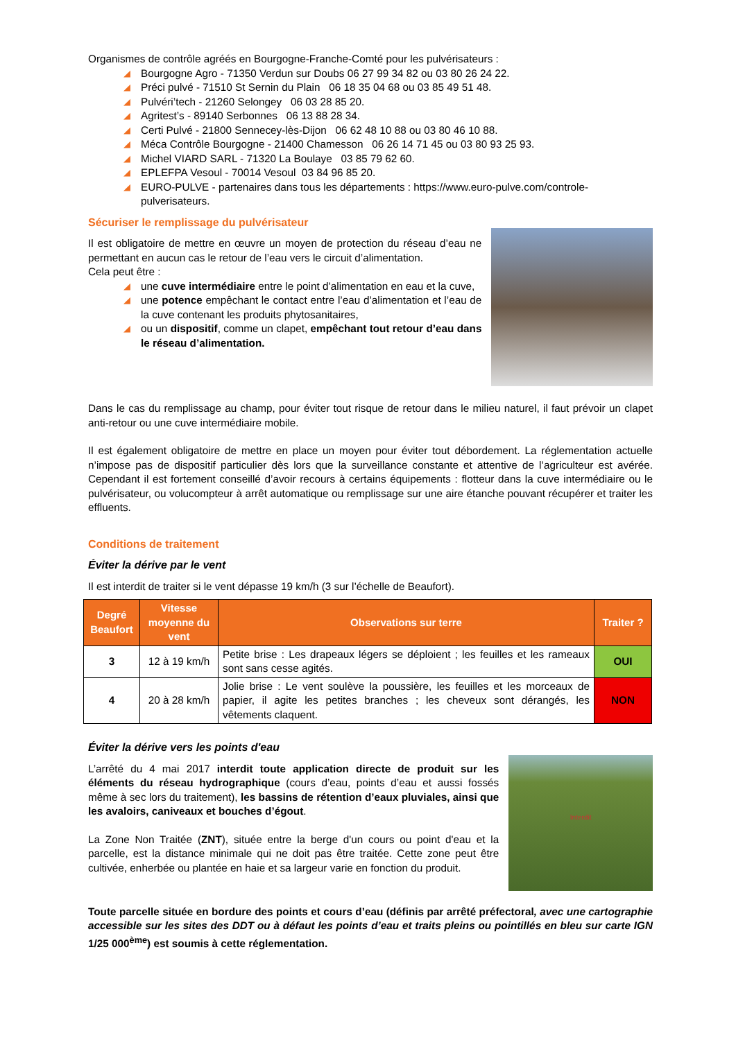Organismes de contrôle agréés en Bourgogne-Franche-Comté pour les pulvérisateurs :
◢ Bourgogne Agro - 71350 Verdun sur Doubs 06 27 99 34 82 ou 03 80 26 24 22.
◢ Préci pulvé - 71510 St Sernin du Plain 06 18 35 04 68 ou 03 85 49 51 48.
◢ Pulvéri’tech - 21260 Selongey 06 03 28 85 20.
◢ Agritest’s - 89140 Serbonnes 06 13 88 28 34.
◢ Certi Pulvé - 21800 Sennecey-lès-Dijon 06 62 48 10 88 ou 03 80 46 10 88.
◢ Méca Contrôle Bourgogne - 21400 Chamesson 06 26 14 71 45 ou 03 80 93 25 93.
◢ Michel VIARD SARL - 71320 La Boulaye 03 85 79 62 60.
◢ EPLEFPA Vesoul - 70014 Vesoul 03 84 96 85 20.
◢ EURO-PULVE - partenaires dans tous les départements : https://www.euro-pulve.com/controle-pulverisateurs.
Sécuriser le remplissage du pulvérisateur
Il est obligatoire de mettre en œuvre un moyen de protection du réseau d’eau ne permettant en aucun cas le retour de l’eau vers le circuit d’alimentation.
Cela peut être :
◢ une cuve intermédiaire entre le point d’alimentation en eau et la cuve,
◢ une potence empêchant le contact entre l’eau d’alimentation et l’eau de la cuve contenant les produits phytosanitaires,
◢ ou un dispositif, comme un clapet, empêchant tout retour d’eau dans le réseau d’alimentation.
Dans le cas du remplissage au champ, pour éviter tout risque de retour dans le milieu naturel, il faut prévoir un clapet anti-retour ou une cuve intermédiaire mobile.
Il est également obligatoire de mettre en place un moyen pour éviter tout débordement. La réglementation actuelle n’impose pas de dispositif particulier dès lors que la surveillance constante et attentive de l’agriculteur est avérée. Cependant il est fortement conseillé d’avoir recours à certains équipements : flotteur dans la cuve intermédiaire ou le pulvérisateur, ou volucompteur à arrêt automatique ou remplissage sur une aire étanche pouvant récupérer et traiter les effluents.
Conditions de traitement
Éviter la dérive par le vent
Il est interdit de traiter si le vent dépasse 19 km/h (3 sur l’échelle de Beaufort).
| Degré Beaufort | Vitesse moyenne du vent | Observations sur terre | Traiter ? |
| --- | --- | --- | --- |
| 3 | 12 à 19 km/h | Petite brise : Les drapeaux légers se déploient ; les feuilles et les rameaux sont sans cesse agités. | OUI |
| 4 | 20 à 28 km/h | Jolie brise : Le vent soulève la poussière, les feuilles et les morceaux de papier, il agite les petites branches ; les cheveux sont dérangés, les vêtements claquent. | NON |
Éviter la dérive vers les points d'eau
L’arrêté du 4 mai 2017 interdit toute application directe de produit sur les éléments du réseau hydrographique (cours d’eau, points d’eau et aussi fossés même à sec lors du traitement), les bassins de rétention d’eaux pluviales, ainsi que les avaloirs, caniveaux et bouches d’égout.
La Zone Non Traitée (ZNT), située entre la berge d'un cours ou point d'eau et la parcelle, est la distance minimale qui ne doit pas être traitée. Cette zone peut être cultivée, enherbée ou plantée en haie et sa largeur varie en fonction du produit.
Interdit
Toute parcelle située en bordure des points et cours d’eau (définis par arrêté préfectoral, avec une cartographie accessible sur les sites des DDT ou à défaut les points d’eau et traits pleins ou pointillés en bleu sur carte IGN 1/25 000<sup>ème</sup>) est soumis à cette réglementation.